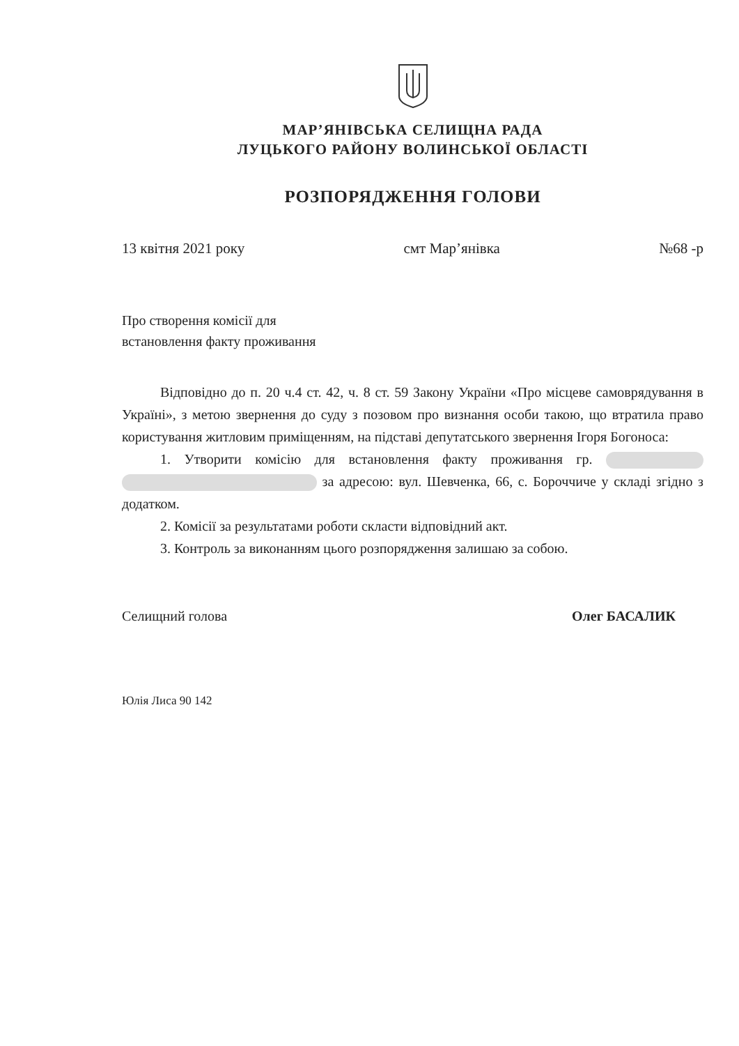МАР’ЯНІВСЬКА СЕЛИЩНА РАДА
ЛУЦЬКОГО РАЙОНУ ВОЛИНСЬКОЇ ОБЛАСТІ
РОЗПОРЯДЖЕННЯ ГОЛОВИ
13 квітня 2021 року смт Мар’янівка №68 -р
Про створення комісії для
встановлення факту проживання
Відповідно до п. 20 ч.4 ст. 42, ч. 8 ст. 59 Закону України «Про місцеве самоврядування в Україні», з метою звернення до суду з позовом про визнання особи такою, що втратила право користування житловим приміщенням, на підставі депутатського звернення Ігоря Богоноса:
1. Утворити комісію для встановлення факту проживання гр. за адресою: вул. Шевченка, 66, с. Бороччиче у складі згідно з додатком.
2. Комісії за результатами роботи скласти відповідний акт.
3. Контроль за виконанням цього розпорядження залишаю за собою.
Селищний голова Олег БАСАЛИК
Юлія Лиса 90 142